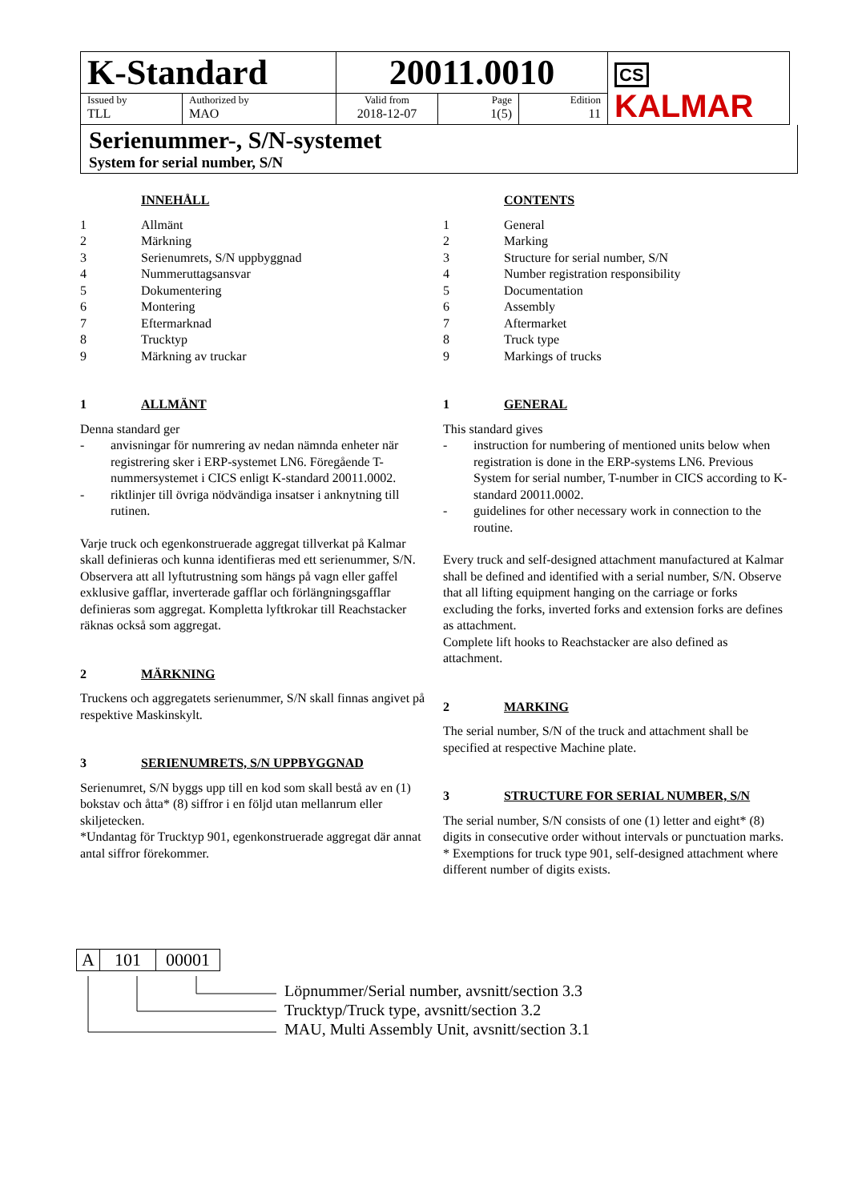| K-Standard | | 20011.0010 | | | CS KALMAR |
| Issued by TLL | Authorized by MAO | Valid from 2018-12-07 | Page 1(5) | Edition 11 | |
Serienummer-, S/N-systemet
System for serial number, S/N
INNEHÅLL
1 Allmänt
2 Märkning
3 Serienumrets, S/N uppbyggnad
4 Nummeruttagsansvar
5 Dokumentering
6 Montering
7 Eftermarknad
8 Trucktyp
9 Märkning av truckar
1 ALLMÄNT
Denna standard ger
- anvisningar för numrering av nedan nämnda enheter när registrering sker i ERP-systemet LN6. Föregående T-nummersystemet i CICS enligt K-standard 20011.0002.
- riktlinjer till övriga nödvändiga insatser i anknytning till rutinen.
Varje truck och egenkonstruerade aggregat tillverkat på Kalmar skall definieras och kunna identifieras med ett serienummer, S/N. Observera att all lyftutrustning som hängs på vagn eller gaffel exklusive gafflar, inverterade gafflar och förlängningsgafflar definieras som aggregat. Kompletta lyftkrokar till Reachstacker räknas också som aggregat.
2 MÄRKNING
Truckens och aggregatets serienummer, S/N skall finnas angivet på respektive Maskinskylt.
3 SERIENUMRETS, S/N UPPBYGGNAD
Serienumret, S/N byggs upp till en kod som skall bestå av en (1) bokstav och åtta* (8) siffror i en följd utan mellanrum eller skiljetecken.
*Undantag för Trucktyp 901, egenkonstruerade aggregat där annat antal siffror förekommer.
CONTENTS
1 General
2 Marking
3 Structure for serial number, S/N
4 Number registration responsibility
5 Documentation
6 Assembly
7 Aftermarket
8 Truck type
9 Markings of trucks
1 GENERAL
This standard gives
- instruction for numbering of mentioned units below when registration is done in the ERP-systems LN6. Previous System for serial number, T-number in CICS according to K-standard 20011.0002.
- guidelines for other necessary work in connection to the routine.
Every truck and self-designed attachment manufactured at Kalmar shall be defined and identified with a serial number, S/N. Observe that all lifting equipment hanging on the carriage or forks excluding the forks, inverted forks and extension forks are defines as attachment.
Complete lift hooks to Reachstacker are also defined as attachment.
2 MARKING
The serial number, S/N of the truck and attachment shall be specified at respective Machine plate.
3 STRUCTURE FOR SERIAL NUMBER, S/N
The serial number, S/N consists of one (1) letter and eight* (8) digits in consecutive order without intervals or punctuation marks.
* Exemptions for truck type 901, self-designed attachment where different number of digits exists.
| A | 101 | 00001 |
Löpnummer/Serial number, avsnitt/section 3.3
Trucktyp/Truck type, avsnitt/section 3.2
MAU, Multi Assembly Unit, avsnitt/section 3.1